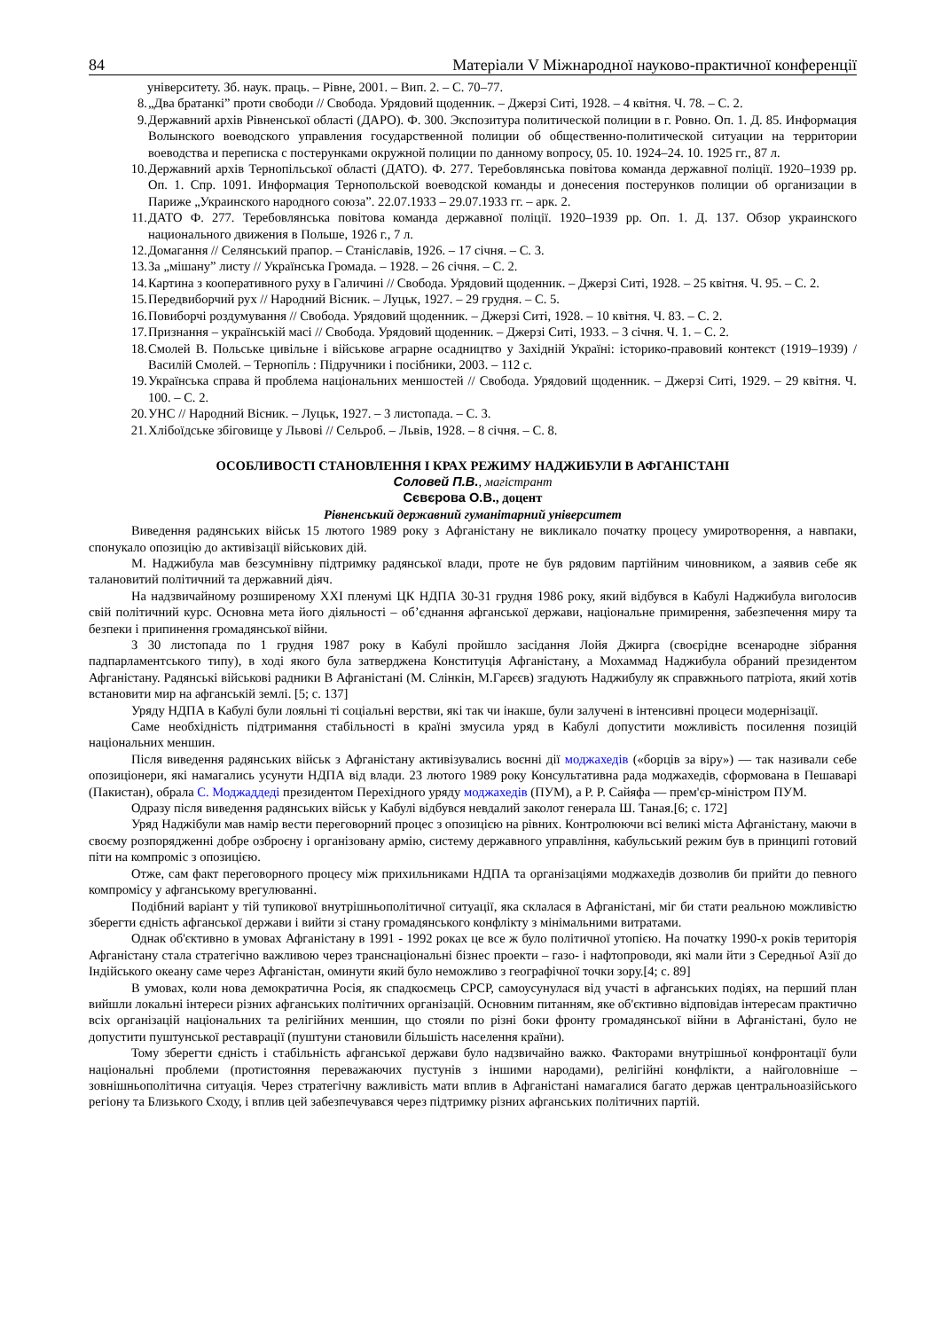84 Матеріали V Міжнародної науково-практичної конференції
університету. Зб. наук. праць. – Рівне, 2001. – Вип. 2. – С. 70–77.
8. „Два братанкі” проти свободи // Свобода. Урядовий щоденник. – Джерзі Ситі, 1928. – 4 квітня. Ч. 78. – С. 2.
9. Державний архів Рівненської області (ДАРО). Ф. 300. Экспозитура политической полиции в г. Ровно. Оп. 1. Д. 85. Информация Волынского воеводского управления государственной полиции об общественно-политической ситуации на территории воеводства и переписка с постерунками окружной полиции по данному вопросу, 05. 10. 1924–24. 10. 1925 гг., 87 л.
10. Державний архів Тернопільської області (ДАТО). Ф. 277. Теребовлянська повітова команда державної поліції. 1920–1939 рр. Оп. 1. Спр. 1091. Информация Тернопольской воеводской команды и донесения постерунков полиции об организации в Париже „Украинского народного союза”. 22.07.1933 – 29.07.1933 гг. – арк. 2.
11. ДАТО Ф. 277. Теребовлянська повітова команда державної поліції. 1920–1939 рр. Оп. 1. Д. 137. Обзор украинского национального движения в Польше, 1926 г., 7 л.
12. Домагання // Селянський прапор. – Станіславів, 1926. – 17 січня. – С. 3.
13. За „мішану” листу // Українська Громада. – 1928. – 26 січня. – С. 2.
14. Картина з кооперативного руху в Галичині // Свобода. Урядовий щоденник. – Джерзі Ситі, 1928. – 25 квітня. Ч. 95. – С. 2.
15. Передвиборчий рух // Народний Вісник. – Луцьк, 1927. – 29 грудня. – С. 5.
16. Повиборчі роздумування // Свобода. Урядовий щоденник. – Джерзі Ситі, 1928. – 10 квітня. Ч. 83. – С. 2.
17. Признання – українській масі // Свобода. Урядовий щоденник. – Джерзі Ситі, 1933. – 3 січня. Ч. 1. – С. 2.
18. Смолей В. Польське цивільне і військове аграрне осадництво у Західній Україні: історико-правовий контекст (1919–1939) / Василій Смолей. – Тернопіль : Підручники і посібники, 2003. – 112 с.
19. Українська справа й проблема національних меншостей // Свобода. Урядовий щоденник. – Джерзі Ситі, 1929. – 29 квітня. Ч. 100. – С. 2.
20. УНС // Народний Вісник. – Луцьк, 1927. – 3 листопада. – С. 3.
21. Хлібоїдське збіговище у Львові // Сельроб. – Львів, 1928. – 8 січня. – С. 8.
ОСОБЛИВОСТІ СТАНОВЛЕННЯ І КРАХ РЕЖИМУ НАДЖИБУЛИ В АФГАНІСТАНІ
Соловей П.В., магістрант
Сєвєрова О.В., доцент
Рівненський державний гуманітарний університет
Виведення радянських військ 15 лютого 1989 року з Афганістану не викликало початку процесу умиротворення, а навпаки, спонукало опозицію до активізації військових дій.
М. Наджибула мав безсумнівну підтримку радянської влади, проте не був рядовим партійним чиновником, а заявив себе як талановитий політичний та державний діяч.
На надзвичайному розширеному XXI пленумі ЦК НДПА 30-31 грудня 1986 року, який відбувся в Кабулі Наджибула виголосив свій політичний курс. Основна мета його діяльності – об’єднання афганської держави, національне примирення, забезпечення миру та безпеки і припинення громадянської війни.
З 30 листопада по 1 грудня 1987 року в Кабулі пройшло засідання Лойя Джирга (своєрідне всенародне зібрання падпарламентського типу), в ході якого була затверджена Конституція Афганістану, а Мохаммад Наджибула обраний президентом Афганістану. Радянські військові радники В Афганістані (М. Слінкін, М.Гарєєв) згадують Наджибулу як справжнього патріота, який хотів встановити мир на афганській землі. [5; с. 137]
Уряду НДПА в Кабулі були лояльні ті соціальні верстви, які так чи інакше, були залучені в інтенсивні процеси модернізації.
Саме необхідність підтримання стабільності в країні змусила уряд в Кабулі допустити можливість посилення позицій національних меншин.
Після виведення радянських військ з Афганістану активізувались воєнні дії моджахедів («борців за віру») — так називали себе опозиціонери, які намагались усунути НДПА від влади. 23 лютого 1989 року Консультативна рада моджахедів, сформована в Пешаварі (Пакистан), обрала С. Моджаддеді президентом Перехідного уряду моджахедів (ПУМ), а Р. Р. Сайяфа — прем'єр-міністром ПУМ.
Одразу після виведення радянських військ у Кабулі відбувся невдалий заколот генерала Ш. Таная.[6; с. 172]
Уряд Наджібули мав намір вести переговорний процес з опозицією на рівних. Контролюючи всі великі міста Афганістану, маючи в своєму розпорядженні добре озброєну і організовану армію, систему державного управління, кабульський режим був в принципі готовий піти на компроміс з опозицією.
Отже, сам факт переговорного процесу між прихильниками НДПА та організаціями моджахедів дозволив би прийти до певного компромісу у афганському врегулюванні.
Подібний варіант у тій тупикової внутрішньополітичної ситуації, яка склалася в Афганістані, міг би стати реальною можливістю зберегти єдність афганської держави і вийти зі стану громадянського конфлікту з мінімальними витратами.
Однак об'єктивно в умовах Афганістану в 1991 - 1992 роках це все ж було політичної утопією. На початку 1990-х років територія Афганістану стала стратегічно важливою через транснаціональні бізнес проекти – газо- і нафтопроводи, які мали йти з Середньої Азії до Індійського океану саме через Афганістан, оминути який було неможливо з географічної точки зору.[4; с. 89]
В умовах, коли нова демократична Росія, як спадкоємець СРСР, самоусунулася від участі в афганських подіях, на перший план вийшли локальні інтереси різних афганських політичних організацій. Основним питанням, яке об'єктивно відповідав інтересам практично всіх організацій національних та релігійних меншин, що стояли по різні боки фронту громадянської війни в Афганістані, було не допустити пуштунської реставрації (пуштуни становили більшість населення країни).
Тому зберегти єдність і стабільність афганської держави було надзвичайно важко. Факторами внутрішньої конфронтації були національні проблеми (протистояння переважаючих пустунів з іншими народами), релігійні конфлікти, а найголовніше – зовнішньополітична ситуація. Через стратегічну важливість мати вплив в Афганістані намагалися багато держав центральноазійського регіону та Близького Сходу, і вплив цей забезпечувався через підтримку різних афганських політичних партій.